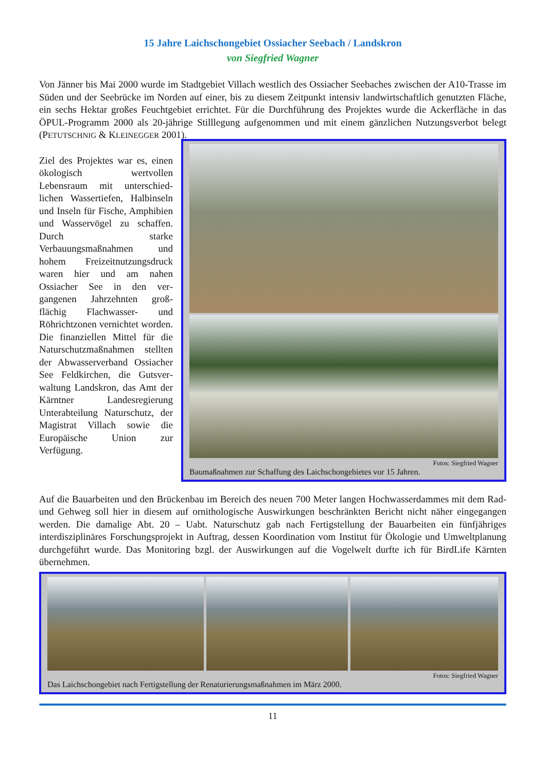15 Jahre Laichschongebiet Ossiacher Seebach / Landskron
von Siegfried Wagner
Von Jänner bis Mai 2000 wurde im Stadtgebiet Villach westlich des Ossiacher Seebaches zwischen der A10-Trasse im Süden und der Seebrücke im Norden auf einer, bis zu diesem Zeitpunkt intensiv landwirtschaftlich genutzten Fläche, ein sechs Hektar großes Feuchtgebiet errichtet. Für die Durchführung des Projektes wurde die Ackerfläche in das ÖPUL-Programm 2000 als 20-jährige Stilllegung aufgenommen und mit einem gänzlichen Nutzungsverbot belegt (PETUTSCHNIG & KLEINEGGER 2001).
Ziel des Projektes war es, einen ökologisch wertvollen Lebensraum mit unterschied­lichen Wassertiefen, Halb­inseln und Inseln für Fische, Amphibien und Wasservögel zu schaffen. Durch starke Verbauungsmaßnahmen und hohem Freizeitnutzungsdruck waren hier und am nahen Ossiacher See in den ver­gangenen Jahrzehnten groß­flächig Flachwasser- und Röhrichtzonen vernichtet worden. Die finanziellen Mittel für die Naturschutz­maßnahmen stellten der Abwasserverband Ossiacher See Feldkirchen, die Gutsver­waltung Landskron, das Amt der Kärntner Landesregierung Unterabteilung Naturschutz, der Magistrat Villach sowie die Europäische Union zur Verfügung.
Fotos: Siegfried Wagner
Baumaßnahmen zur Schaffung des Laichschongebietes vor 15 Jahren.
Auf die Bauarbeiten und den Brückenbau im Bereich des neuen 700 Meter langen Hochwasserdammes mit dem Rad- und Gehweg soll hier in diesem auf ornithologische Auswirkungen beschränkten Bericht nicht näher eingegangen werden. Die damalige Abt. 20 – Uabt. Naturschutz gab nach Fertigstellung der Bauarbeiten ein fünfjähriges interdisziplinäres Forschungsprojekt in Auftrag, dessen Koordination vom Institut für Ökologie und Umweltplanung durchgeführt wurde. Das Monitoring bzgl. der Auswirkungen auf die Vogelwelt durfte ich für BirdLife Kärnten übernehmen.
Fotos: Siegfried Wagner
Das Laichschongebiet nach Fertigstellung der Renaturierungsmaßnahmen im März 2000.
11